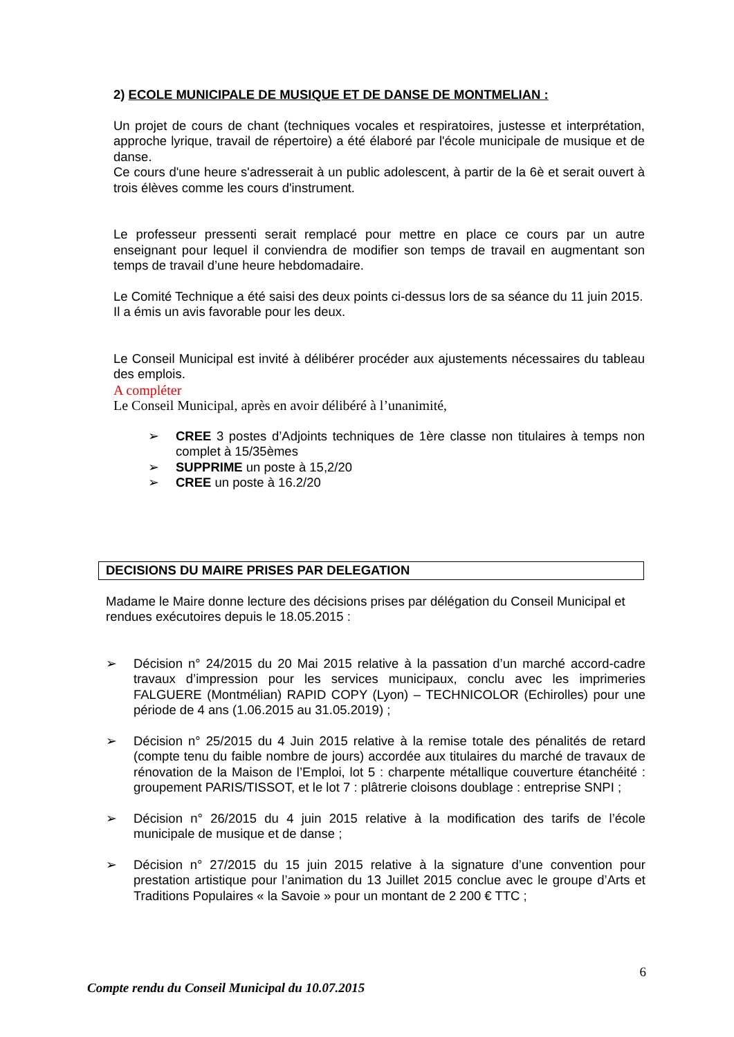2) ECOLE MUNICIPALE DE MUSIQUE ET DE DANSE DE MONTMELIAN :
Un projet de cours de chant (techniques vocales et respiratoires, justesse et interprétation, approche lyrique, travail de répertoire) a été élaboré par l'école municipale de musique et de danse.
Ce cours d'une heure s'adresserait à un public adolescent, à partir de la 6è et serait ouvert à trois élèves comme les cours d'instrument.
Le professeur pressenti serait remplacé pour mettre en place ce cours par un autre enseignant pour lequel il conviendra de modifier son temps de travail en augmentant son temps de travail d’une heure hebdomadaire.
Le Comité Technique a été saisi des deux points ci-dessus lors de sa séance du 11 juin 2015.
Il a émis un avis favorable pour les deux.
Le Conseil Municipal est invité à délibérer procéder aux ajustements nécessaires du tableau des emplois.
A compléter
Le Conseil Municipal, après en avoir délibéré à l’unanimité,
➢ CREE 3 postes d’Adjoints techniques de 1ère classe non titulaires à temps non complet à 15/35èmes
➢ SUPPRIME un poste à 15,2/20
➢ CREE un poste à 16.2/20
DECISIONS DU MAIRE PRISES PAR DELEGATION
Madame le Maire donne lecture des décisions prises par délégation du Conseil Municipal et rendues exécutoires depuis le 18.05.2015 :
➢ Décision n° 24/2015 du 20 Mai 2015 relative à la passation d’un marché accord-cadre travaux d’impression pour les services municipaux, conclu avec les imprimeries FALGUERE (Montmélian) RAPID COPY (Lyon) – TECHNICOLOR (Echirolles) pour une période de 4 ans (1.06.2015 au 31.05.2019) ;
➢ Décision n° 25/2015 du 4 Juin 2015 relative à la remise totale des pénalités de retard (compte tenu du faible nombre de jours) accordée aux titulaires du marché de travaux de rénovation de la Maison de l’Emploi, lot 5 : charpente métallique couverture étanchéité : groupement PARIS/TISSOT, et le lot 7 : plâtrerie cloisons doublage : entreprise SNPI ;
➢ Décision n° 26/2015 du 4 juin 2015 relative à la modification des tarifs de l’école municipale de musique et de danse ;
➢ Décision n° 27/2015 du 15 juin 2015 relative à la signature d’une convention pour prestation artistique pour l’animation du 13 Juillet 2015 conclue avec le groupe d’Arts et Traditions Populaires « la Savoie » pour un montant de 2 200 € TTC ;
6
Compte rendu du Conseil Municipal du 10.07.2015